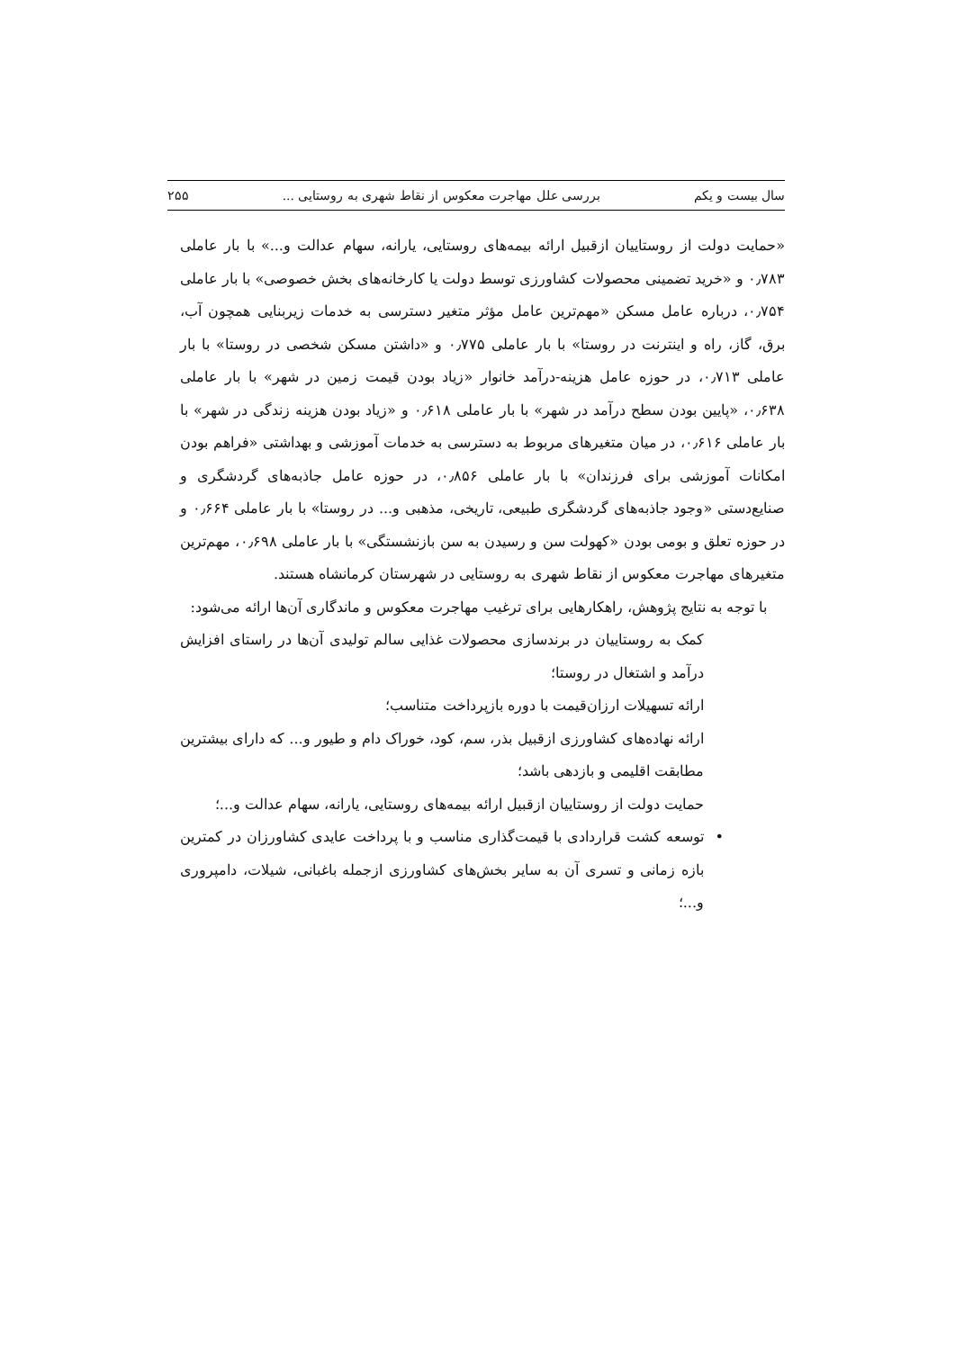سال بیست و یکم بررسی علل مهاجرت معکوس از نقاط شهری به روستایی ... ۲۵۵
«حمایت دولت از روستاییان ازقبیل ارائه بیمه‌های روستایی، یارانه، سهام عدالت و...» با بار عاملی ۰٫۷۸۳ و «خرید تضمینی محصولات کشاورزی توسط دولت یا کارخانه‌های بخش خصوصی» با بار عاملی ۰٫۷۵۴، درباره عامل مسکن «مهم‌ترین عامل مؤثر متغیر دسترسی به خدمات زیربنایی همچون آب، برق، گاز، راه و اینترنت در روستا» با بار عاملی ۰٫۷۷۵ و «داشتن مسکن شخصی در روستا» با بار عاملی ۰٫۷۱۳، در حوزه عامل هزینه-درآمد خانوار «زیاد بودن قیمت زمین در شهر» با بار عاملی ۰٫۶۳۸، «پایین بودن سطح درآمد در شهر» با بار عاملی ۰٫۶۱۸ و «زیاد بودن هزینه زندگی در شهر» با بار عاملی ۰٫۶۱۶، در میان متغیرهای مربوط به دسترسی به خدمات آموزشی و بهداشتی «فراهم بودن امکانات آموزشی برای فرزندان» با بار عاملی ۰٫۸۵۶، در حوزه عامل جاذبه‌های گردشگری و صنایع‌دستی «وجود جاذبه‌های گردشگری طبیعی، تاریخی، مذهبی و... در روستا» با بار عاملی ۰٫۶۶۴ و در حوزه تعلق و بومی بودن «کهولت سن و رسیدن به سن بازنشستگی» با بار عاملی ۰٫۶۹۸، مهم‌ترین متغیرهای مهاجرت معکوس از نقاط شهری به روستایی در شهرستان کرمانشاه هستند.
با توجه به نتایج پژوهش، راهکارهایی برای ترغیب مهاجرت معکوس و ماندگاری آن‌ها ارائه می‌شود:
کمک به روستاییان در برندسازی محصولات غذایی سالم تولیدی آن‌ها در راستای افزایش درآمد و اشتغال در روستا؛
ارائه تسهیلات ارزان‌قیمت با دوره بازپرداخت متناسب؛
ارائه نهاده‌های کشاورزی ازقبیل بذر، سم، کود، خوراک دام و طیور و... که دارای بیشترین مطابقت اقلیمی و بازدهی باشد؛
حمایت دولت از روستاییان ازقبیل ارائه بیمه‌های روستایی، یارانه، سهام عدالت و...؛
• توسعه کشت قراردادی با قیمت‌گذاری مناسب و با پرداخت عایدی کشاورزان در کمترین بازه زمانی و تسری آن به سایر بخش‌های کشاورزی ازجمله باغبانی، شیلات، دامپروری و...؛